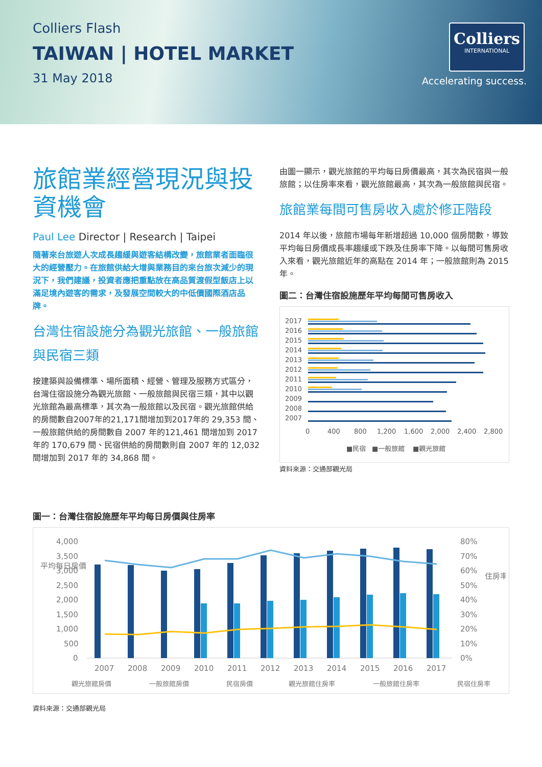Colliers Flash
TAIWAN | HOTEL MARKET
31 May 2018
Colliers
INTERNATIONAL
Accelerating success.
旅館業經營現況與投資機會
Paul Lee Director | Research | Taipei
隨著來台旅遊人次成長趨緩與遊客結構改變，旅館業者面臨很大的經營壓力。在旅館供給大增與業務目的來台旅次減少的現況下，我們建議，投資者應把重點放在高品質渡假型飯店上以滿足境內遊客的需求，及發展空間較大的中低價國際酒店品牌。
台灣住宿設施分為觀光旅館、一般旅館與民宿三類
按建築與設備標準、場所面積、經營、管理及服務方式區分，台灣住宿設施分為觀光旅館、一般旅館與民宿三類，其中以觀光旅館為最高標準，其次為一般旅館以及民宿。觀光旅館供給的房間數自2007年的21,171間增加到2017年的 29,353 間、一般旅館供給的房間數自 2007 年的121,461 間增加到 2017 年的 170,679 間、民宿供給的房間數則自 2007 年的 12,032 間增加到 2017 年的 34,868 間。
由圖一顯示，觀光旅館的平均每日房價最高，其次為民宿與一般旅館；以住房率來看，觀光旅館最高，其次為一般旅館與民宿。
旅館業每間可售房收入處於修正階段
2014 年以後，旅館市場每年新增超過 10,000 個房間數，導致平均每日房價成長率趨緩或下跌及住房率下降。以每間可售房收入來看，觀光旅館近年的高點在 2014 年；一般旅館則為 2015 年。
圖二：台灣住宿設施歷年平均每間可售房收入
2017
2016
2015
2014
2013
2012
2011
2010
2009
2008
2007
0
400
800
1,200
1,600
2,000
2,400
2,800
■民宿
■一般旅館
■觀光旅館
資料來源：交通部觀光局
圖一：台灣住宿設施歷年平均每日房價與住房率
4,000
3,500
3,000
2,500
2,000
1,500
1,000
500
0
80%
70%
60%
50%
40%
30%
20%
10%
0%
平均每日房價
住房率
2007
2008
2009
2010
2011
2012
2013
2014
2015
2016
2017
觀光旅館房價
一般旅館房價
民宿房價
觀光旅館住房率
一般旅館住房率
民宿住房率
資料來源：交通部觀光局